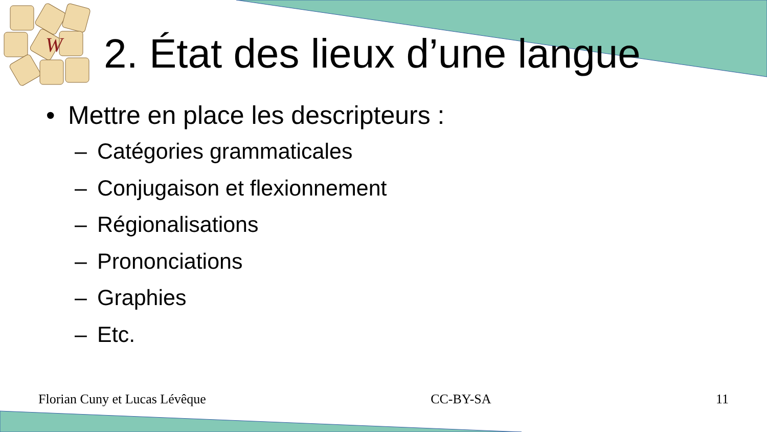W
2. État des lieux d’une langue
• Mettre en place les descripteurs :
– Catégories grammaticales
– Conjugaison et flexionnement
– Régionalisations
– Prononciations
– Graphies
– Etc.
Florian Cuny et Lucas Lévêque CC-BY-SA 11